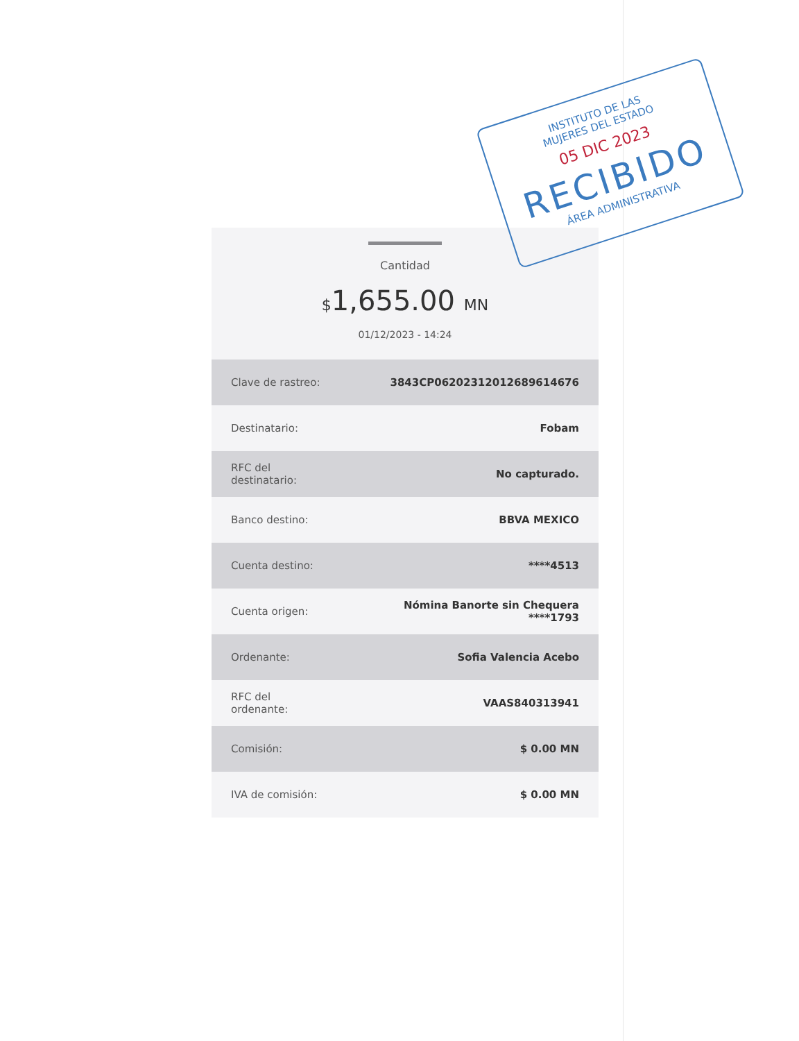Cantidad
$1,655.00 MN
01/12/2023 - 14:24
| Clave de rastreo: | 3843CP06202312012689614676 |
| Destinatario: | Fobam |
| RFC del destinatario: | No capturado. |
| Banco destino: | BBVA MEXICO |
| Cuenta destino: | ****4513 |
| Cuenta origen: | Nómina Banorte sin Chequera ****1793 |
| Ordenante: | Sofia Valencia Acebo |
| RFC del ordenante: | VAAS840313941 |
| Comisión: | $ 0.00 MN |
| IVA de comisión: | $ 0.00 MN |
INSTITUTO DE LAS
MUJERES DEL ESTADO
05 DIC 2023
RECIBIDO
ÁREA ADMINISTRATIVA